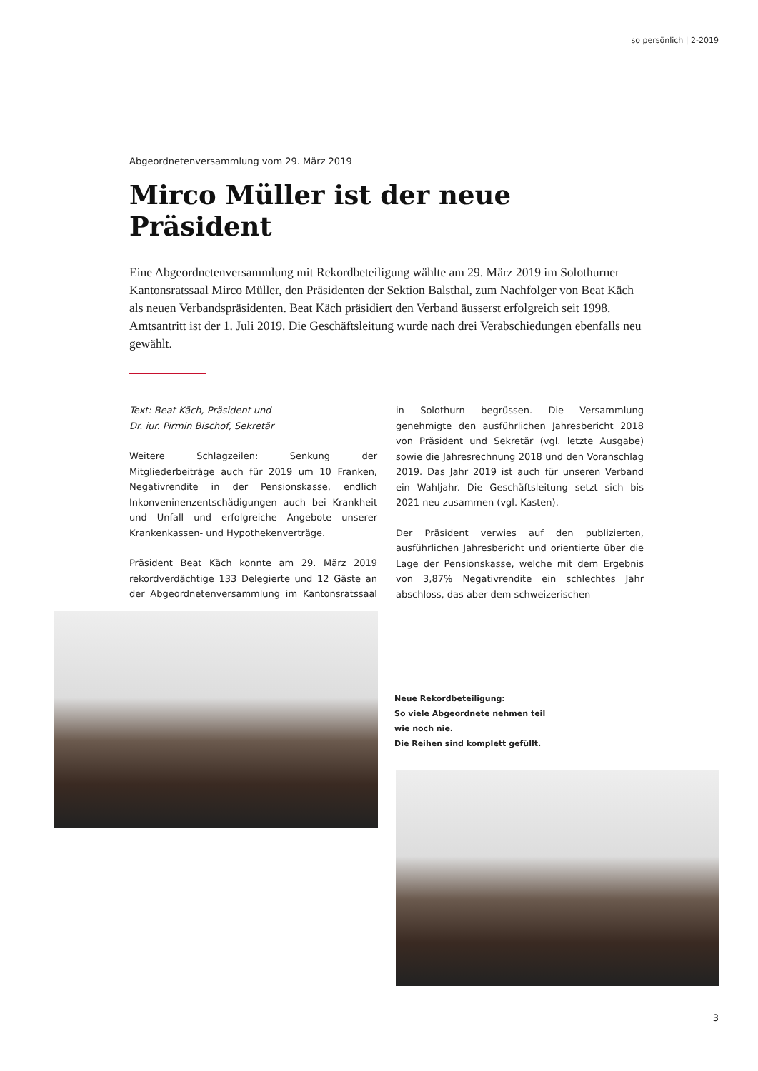so persönlich | 2-2019
Abgeordnetenversammlung vom 29. März 2019
Mirco Müller ist der neue Präsident
Eine Abgeordnetenversammlung mit Rekordbeteiligung wählte am 29. März 2019 im Solothurner Kantonsratssaal Mirco Müller, den Präsidenten der Sektion Balsthal, zum Nachfolger von Beat Käch als neuen Verbandspräsidenten. Beat Käch präsidiert den Verband äusserst erfolgreich seit 1998. Amtsantritt ist der 1. Juli 2019. Die Geschäftsleitung wurde nach drei Verabschiedungen ebenfalls neu gewählt.
Text: Beat Käch, Präsident und
Dr. iur. Pirmin Bischof, Sekretär
Weitere Schlagzeilen: Senkung der Mitgliederbeiträge auch für 2019 um 10 Franken, Negativrendite in der Pensionskasse, endlich Inkonveninenzentschädigungen auch bei Krankheit und Unfall und erfolgreiche Angebote unserer Krankenkassen- und Hypothekenverträge.
Präsident Beat Käch konnte am 29. März 2019 rekordverdächtige 133 Delegierte und 12 Gäste an der Abgeordnetenversammlung im Kantonsratssaal in Solothurn begrüssen. Die Versammlung genehmigte den ausführlichen Jahresbericht 2018 von Präsident und Sekretär (vgl. letzte Ausgabe) sowie die Jahresrechnung 2018 und den Voranschlag 2019. Das Jahr 2019 ist auch für unseren Verband ein Wahljahr. Die Geschäftsleitung setzt sich bis 2021 neu zusammen (vgl. Kasten).
Der Präsident verwies auf den publizierten, ausführlichen Jahresbericht und orientierte über die Lage der Pensionskasse, welche mit dem Ergebnis von 3,87% Negativrendite ein schlechtes Jahr abschloss, das aber dem schweizerischen
Neue Rekordbeteiligung:
So viele Abgeordnete nehmen teil
wie noch nie.
Die Reihen sind komplett gefüllt.
3